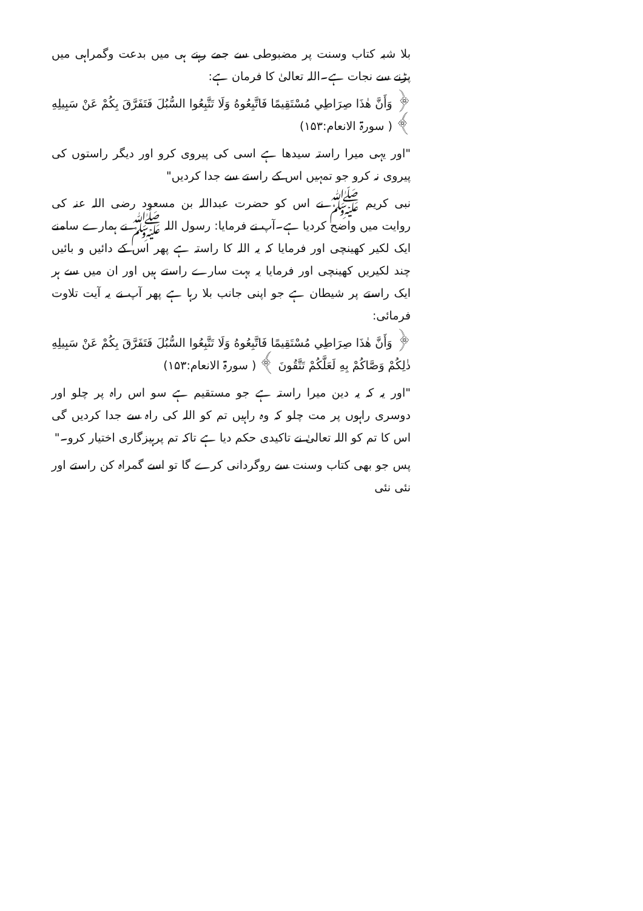بلا شبہ کتاب وسنت پر مضبوطی سے جمے رہنے ہی میں بدعت وگمراہی میں پڑنے سے نجات ہے۔اللہ تعالیٰ کا فرمان ہے:
﴿ وَأَنَّ هٰذَا صِرَاطِي مُسْتَقِيمًا فَاتَّبِعُوهُ وَلَا تَتَّبِعُوا السُّبُلَ فَتَفَرَّقَ بِكُمْ عَنْ سَبِيلِهِ ﴾ ( سورۃ الانعام:۱۵۳)
"اور یہی میرا راستہ سیدھا ہے اسی کی پیروی کرو اور دیگر راستوں کی پیروی نہ کرو جو تمہیں اس کے راستے سے جدا کردیں"
نبی کریم ﷺ نے اس کو حضرت عبداللہ بن مسعود رضی اللہ عنہ کی روایت میں واضح کردیا ہے۔آپ نے فرمایا: رسول اللہ ﷺ نے ہمارے سامنے ایک لکیر کھینچی اور فرمایا کہ یہ اللہ کا راستہ ہے پھر اس کے دائیں و بائیں چند لکیریں کھینچی اور فرمایا یہ بہت سارے راستے ہیں اور ان میں سے ہر ایک راستے پر شیطان ہے جو اپنی جانب بلا رہا ہے پھر آپ نے یہ آیت تلاوت فرمائی:
﴿ وَأَنَّ هٰذَا صِرَاطِي مُسْتَقِيمًا فَاتَّبِعُوهُ وَلَا تَتَّبِعُوا السُّبُلَ فَتَفَرَّقَ بِكُمْ عَنْ سَبِيلِهِ ذٰلِكُمْ وَصَّاكُمْ بِهِ لَعَلَّكُمْ تَتَّقُونَ ﴾ ( سورۃ الانعام:۱۵۳)
"اور یہ کہ یہ دین میرا راستہ ہے جو مستقیم ہے سو اس راہ پر چلو اور دوسری راہوں پر مت چلو کہ وہ راہیں تم کو اللہ کی راہ سے جدا کردیں گی اس کا تم کو اللہ تعالیٰ نے تاکیدی حکم دیا ہے تاکہ تم پرہیزگاری اختیار کرو۔"
پس جو بھی کتاب وسنت سے روگردانی کرے گا تو اسے گمراہ کن راستے اور نئی نئی